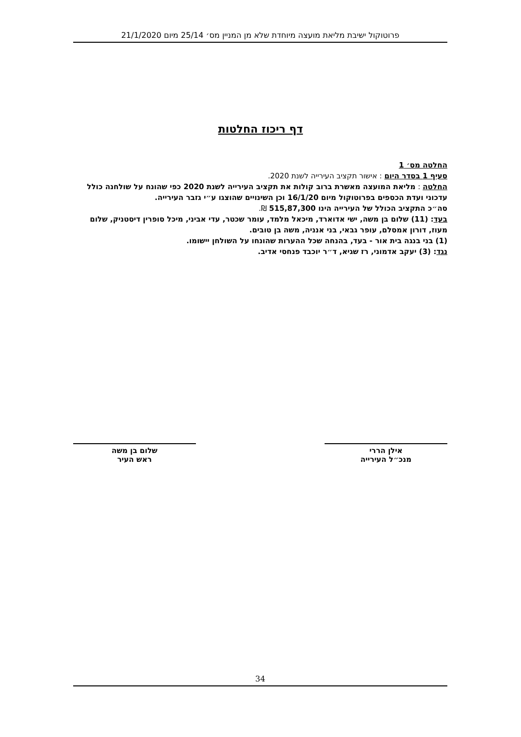פרוטוקול ישיבת מליאת מועצה מיוחדת שלא מן המניין מס׳ 25/14 מיום 21/1/2020
דף ריכוז החלטות
החלטה מס׳ 1
סעיף 1 בסדר היום : אישור תקציב העירייה לשנת 2020.
החלטה : מליאת המועצה מאשרת ברוב קולות את תקציב העירייה לשנת 2020 כפי שהונח על שולחנה כולל עדכוני ועדת הכספים בפרוטוקול מיום 16/1/20 וכן השינויים שהוצגו ע״י גזבר העירייה.
סה״כ התקציב הכולל של העירייה הינו 515,87,300 ₪.
בעד: (11) שלום בן משה, ישי אדוארד, מיכאל מלמד, עומר שכטר, עדי אביני, מיכל סופרין דיסטניק, שלום מעוז, דורון אמסלם, עופר גבאי, בני אנניה, משה בן טובים.
(1) בני בנגה בית אור - בעד, בהנחה שכל ההערות שהונחו על השולחן יישומו.
נגד: (3) יעקב אדמוני, רז שגיא, ד״ר יוכבד פנחסי אדיב.
אילן הררי
מנכ״ל העירייה
שלום בן משה
ראש העיר
34